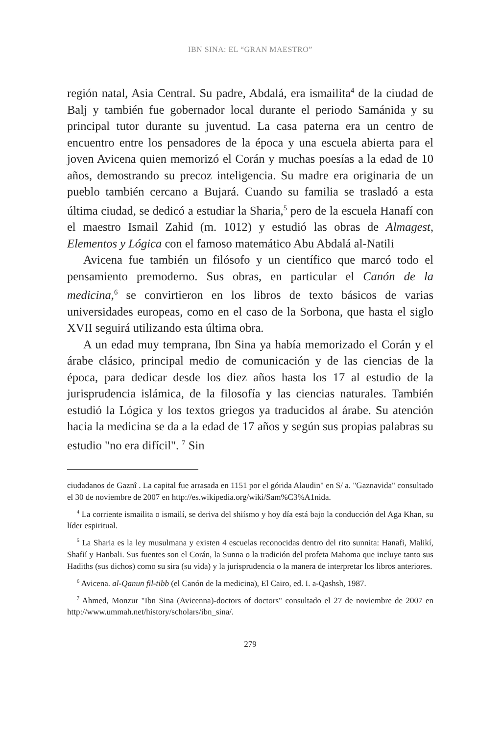IBN SINA: EL “GRAN MAESTRO”
región natal, Asia Central. Su padre, Abdalá, era ismailita<sup>4</sup> de la ciudad de Balj y también fue gobernador local durante el periodo Samánida y su principal tutor durante su juventud. La casa paterna era un centro de encuentro entre los pensadores de la época y una escuela abierta para el joven Avicena quien memorizó el Corán y muchas poesías a la edad de 10 años, demostrando su precoz inteligencia. Su madre era originaria de un pueblo también cercano a Bujará. Cuando su familia se trasladó a esta última ciudad, se dedicó a estudiar la Sharia,<sup>5</sup> pero de la escuela Hanafí con el maestro Ismail Zahid (m. 1012) y estudió las obras de Almagest, Elementos y Lógica con el famoso matemático Abu Abdalá al-Natili
Avicena fue también un filósofo y un científico que marcó todo el pensamiento premoderno. Sus obras, en particular el Canón de la medicina,<sup>6</sup> se convirtieron en los libros de texto básicos de varias universidades europeas, como en el caso de la Sorbona, que hasta el siglo XVII seguirá utilizando esta última obra.
A un edad muy temprana, Ibn Sina ya había memorizado el Corán y el árabe clásico, principal medio de comunicación y de las ciencias de la época, para dedicar desde los diez años hasta los 17 al estudio de la jurisprudencia islámica, de la filosofía y las ciencias naturales. También estudió la Lógica y los textos griegos ya traducidos al árabe. Su atención hacia la medicina se da a la edad de 17 años y según sus propias palabras su estudio "no era difícil". <sup>7</sup> Sin
ciudadanos de Gaznî . La capital fue arrasada en 1151 por el górida Alaudin" en S/ a. "Gaznavida" consultado el 30 de noviembre de 2007 en http://es.wikipedia.org/wiki/Sam%C3%A1nida.
<sup>4</sup> La corriente ismailita o ismailí, se deriva del shiísmo y hoy día está bajo la conducción del Aga Khan, su líder espiritual.
<sup>5</sup> La Sharia es la ley musulmana y existen 4 escuelas reconocidas dentro del rito sunnita: Hanafi, Malikí, Shafií y Hanbali. Sus fuentes son el Corán, la Sunna o la tradición del profeta Mahoma que incluye tanto sus Hadiths (sus dichos) como su sira (su vida) y la jurisprudencia o la manera de interpretar los libros anteriores.
<sup>6</sup> Avicena. al-Qanun fil-tibb (el Canón de la medicina), El Cairo, ed. I. a-Qashsh, 1987.
<sup>7</sup> Ahmed, Monzur "Ibn Sina (Avicenna)-doctors of doctors" consultado el 27 de noviembre de 2007 en http://www.ummah.net/history/scholars/ibn_sina/.
279